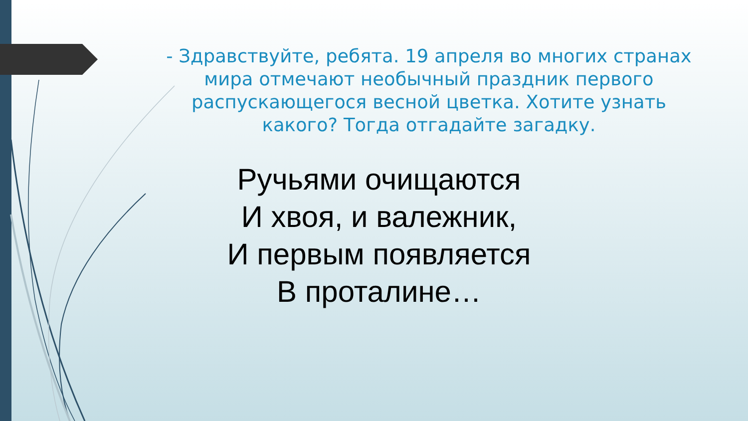- Здравствуйте, ребята. 19 апреля во многих странах мира отмечают необычный праздник первого распускающегося весной цветка. Хотите узнать какого? Тогда отгадайте загадку.
Ручьями очищаются
И хвоя, и валежник,
И первым появляется
В проталине…